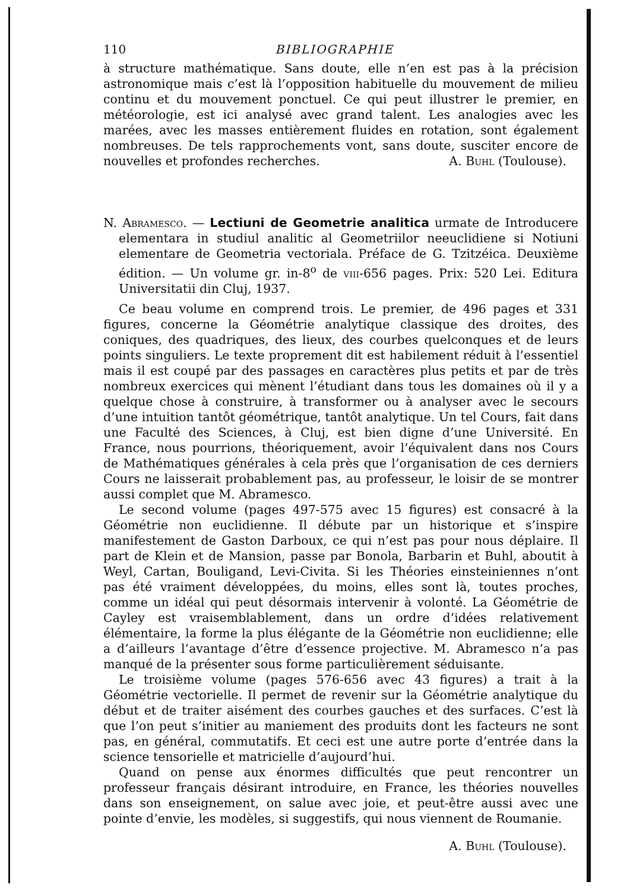110 BIBLIOGRAPHIE
à structure mathématique. Sans doute, elle n’en est pas à la précision astronomique mais c’est là l’opposition habituelle du mouvement de milieu continu et du mouvement ponctuel. Ce qui peut illustrer le premier, en météorologie, est ici analysé avec grand talent. Les analogies avec les marées, avec les masses entièrement fluides en rotation, sont également nombreuses. De tels rapprochements vont, sans doute, susciter encore de nouvelles et profondes recherches. A. Buhl (Toulouse).
N. Abramesco. — Lectiuni de Geometrie analitica urmate de Introducere elementara in studiul analitic al Geometriilor neeuclidiene si Notiuni elementare de Geometria vectoriala. Préface de G. Tzitzéica. Deuxième édition. — Un volume gr. in-8<sup>o</sup> de viii-656 pages. Prix: 520 Lei. Editura Universitatii din Cluj, 1937.
Ce beau volume en comprend trois. Le premier, de 496 pages et 331 figures, concerne la Géométrie analytique classique des droites, des coniques, des quadriques, des lieux, des courbes quelconques et de leurs points singuliers. Le texte proprement dit est habilement réduit à l’essentiel mais il est coupé par des passages en caractères plus petits et par de très nombreux exercices qui mènent l’étudiant dans tous les domaines où il y a quelque chose à construire, à transformer ou à analyser avec le secours d’une intuition tantôt géométrique, tantôt analytique. Un tel Cours, fait dans une Faculté des Sciences, à Cluj, est bien digne d’une Université. En France, nous pourrions, théoriquement, avoir l’équivalent dans nos Cours de Mathématiques générales à cela près que l’organisation de ces derniers Cours ne laisserait probablement pas, au professeur, le loisir de se montrer aussi complet que M. Abramesco.
Le second volume (pages 497-575 avec 15 figures) est consacré à la Géométrie non euclidienne. Il débute par un historique et s’inspire manifestement de Gaston Darboux, ce qui n’est pas pour nous déplaire. Il part de Klein et de Mansion, passe par Bonola, Barbarin et Buhl, aboutit à Weyl, Cartan, Bouligand, Levi-Civita. Si les Théories einsteiniennes n’ont pas été vraiment développées, du moins, elles sont là, toutes proches, comme un idéal qui peut désormais intervenir à volonté. La Géométrie de Cayley est vraisemblablement, dans un ordre d’idées relativement élémentaire, la forme la plus élégante de la Géométrie non euclidienne; elle a d’ailleurs l’avantage d’être d’essence projective. M. Abramesco n’a pas manqué de la présenter sous forme particulièrement séduisante.
Le troisième volume (pages 576-656 avec 43 figures) a trait à la Géométrie vectorielle. Il permet de revenir sur la Géométrie analytique du début et de traiter aisément des courbes gauches et des surfaces. C’est là que l’on peut s’initier au maniement des produits dont les facteurs ne sont pas, en général, commutatifs. Et ceci est une autre porte d’entrée dans la science tensorielle et matricielle d’aujourd’hui.
Quand on pense aux énormes difficultés que peut rencontrer un professeur français désirant introduire, en France, les théories nouvelles dans son enseignement, on salue avec joie, et peut-être aussi avec une pointe d’envie, les modèles, si suggestifs, qui nous viennent de Roumanie.
A. Buhl (Toulouse).